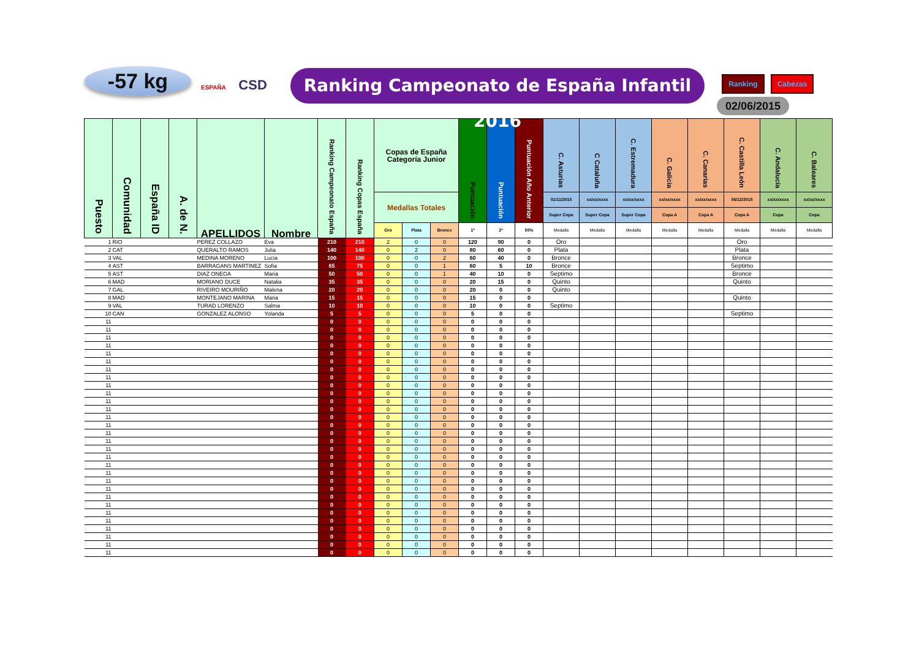-57 kg
ESPAÑA CSD
Ranking Campeonato de España Infantil 2016
Ranking Cabezas
02/06/2015
| Puesto | Comunidad | España ID | A. de N. | APELLIDOS | Nombre | Ranking Campeonato España | Ranking Copas España | Copas de España Categoría Junior | | | Puntuación | Puntuación | Puntuación Año Anterior | C. Asturias | C Cataluña | C. Estremadura | C. Galicia | C. Canarias | C. Castilla León | C. Andalucía | C. Baleares |
| --- | --- | --- | --- | --- | --- | --- | --- | --- | --- | --- | --- | --- | --- | --- | --- | --- | --- | --- | --- | --- | --- |
| | | | | | | | | Medallas Totales | | | | | | 01/11/2015 | xx/xx/xxxx | xx/xx/xxxx | xx/xx/xxxx | xx/xx/xxxx | 06/12/2015 | xx/xx/xxxx | xx/xx/xxxx |
| | | | | | | | | | | | | | | Super Copa | Super Copa | Super Copa | Copa A | Copa A | Copa A | Copa | Copa |
| | | | | | | | | Oro | Plata | Bronce | 1ª | 2ª | 50% | Medalla | Medalla | Medalla | Medalla | Medalla | Medalla | Medalla | Medalla |
| 1 | RIO | | | PEREZ COLLAZO | Eva | 210 | 210 | 2 | 0 | 0 | 120 | 90 | 0 | Oro | | | | | Oro | | |
| 2 | CAT | | | QUERALTO RAMOS | Julia | 140 | 140 | 0 | 2 | 0 | 80 | 60 | 0 | Plata | | | | | Plata | | |
| 3 | VAL | | | MEDINA MORENO | Lucia | 100 | 100 | 0 | 0 | 2 | 60 | 40 | 0 | Bronce | | | | | Bronce | | |
| 4 | AST | | | BARRAGANS MARTINEZ | Sofia | 65 | 75 | 0 | 0 | 1 | 60 | 5 | 10 | Bronce | | | | | Septimo | | |
| 5 | AST | | | DIAZ ONEGA | Maria | 50 | 50 | 0 | 0 | 1 | 40 | 10 | 0 | Septimo | | | | | Bronce | | |
| 6 | MAD | | | MORIANO DUCE | Natalia | 35 | 35 | 0 | 0 | 0 | 20 | 15 | 0 | Quinto | | | | | Quinto | | |
| 7 | GAL | | | RIVEIRO MOURIÑO | Malena | 20 | 20 | 0 | 0 | 0 | 20 | 0 | 0 | Quinto | | | | | | | |
| 8 | MAD | | | MONTEJANO MARINA | Maria | 15 | 15 | 0 | 0 | 0 | 15 | 0 | 0 | | | | | | Quinto | | |
| 9 | VAL | | | TURAD LORENZO | Salma | 10 | 10 | 0 | 0 | 0 | 10 | 0 | 0 | Septimo | | | | | | | |
| 10 | CAN | | | GONZALEZ ALONSO | Yolanda | 5 | 5 | 0 | 0 | 0 | 5 | 0 | 0 | | | | | | Septimo | | |
| 11 | | | | | | 0 | 0 | 0 | 0 | 0 | 0 | 0 | 0 | | | | | | | | |
| 11 | | | | | | 0 | 0 | 0 | 0 | 0 | 0 | 0 | 0 | | | | | | | | |
| 11 | | | | | | 0 | 0 | 0 | 0 | 0 | 0 | 0 | 0 | | | | | | | | |
| 11 | | | | | | 0 | 0 | 0 | 0 | 0 | 0 | 0 | 0 | | | | | | | | |
| 11 | | | | | | 0 | 0 | 0 | 0 | 0 | 0 | 0 | 0 | | | | | | | | |
| 11 | | | | | | 0 | 0 | 0 | 0 | 0 | 0 | 0 | 0 | | | | | | | | |
| 11 | | | | | | 0 | 0 | 0 | 0 | 0 | 0 | 0 | 0 | | | | | | | | |
| 11 | | | | | | 0 | 0 | 0 | 0 | 0 | 0 | 0 | 0 | | | | | | | | |
| 11 | | | | | | 0 | 0 | 0 | 0 | 0 | 0 | 0 | 0 | | | | | | | | |
| 11 | | | | | | 0 | 0 | 0 | 0 | 0 | 0 | 0 | 0 | | | | | | | | |
| 11 | | | | | | 0 | 0 | 0 | 0 | 0 | 0 | 0 | 0 | | | | | | | | |
| 11 | | | | | | 0 | 0 | 0 | 0 | 0 | 0 | 0 | 0 | | | | | | | | |
| 11 | | | | | | 0 | 0 | 0 | 0 | 0 | 0 | 0 | 0 | | | | | | | | |
| 11 | | | | | | 0 | 0 | 0 | 0 | 0 | 0 | 0 | 0 | | | | | | | | |
| 11 | | | | | | 0 | 0 | 0 | 0 | 0 | 0 | 0 | 0 | | | | | | | | |
| 11 | | | | | | 0 | 0 | 0 | 0 | 0 | 0 | 0 | 0 | | | | | | | | |
| 11 | | | | | | 0 | 0 | 0 | 0 | 0 | 0 | 0 | 0 | | | | | | | | |
| 11 | | | | | | 0 | 0 | 0 | 0 | 0 | 0 | 0 | 0 | | | | | | | | |
| 11 | | | | | | 0 | 0 | 0 | 0 | 0 | 0 | 0 | 0 | | | | | | | | |
| 11 | | | | | | 0 | 0 | 0 | 0 | 0 | 0 | 0 | 0 | | | | | | | | |
| 11 | | | | | | 0 | 0 | 0 | 0 | 0 | 0 | 0 | 0 | | | | | | | | |
| 11 | | | | | | 0 | 0 | 0 | 0 | 0 | 0 | 0 | 0 | | | | | | | | |
| 11 | | | | | | 0 | 0 | 0 | 0 | 0 | 0 | 0 | 0 | | | | | | | | |
| 11 | | | | | | 0 | 0 | 0 | 0 | 0 | 0 | 0 | 0 | | | | | | | | |
| 11 | | | | | | 0 | 0 | 0 | 0 | 0 | 0 | 0 | 0 | | | | | | | | |
| 11 | | | | | | 0 | 0 | 0 | 0 | 0 | 0 | 0 | 0 | | | | | | | | |
| 11 | | | | | | 0 | 0 | 0 | 0 | 0 | 0 | 0 | 0 | | | | | | | | |
| 11 | | | | | | 0 | 0 | 0 | 0 | 0 | 0 | 0 | 0 | | | | | | | | |
| 11 | | | | | | 0 | 0 | 0 | 0 | 0 | 0 | 0 | 0 | | | | | | | | |
| 11 | | | | | | 0 | 0 | 0 | 0 | 0 | 0 | 0 | 0 | | | | | | | | |